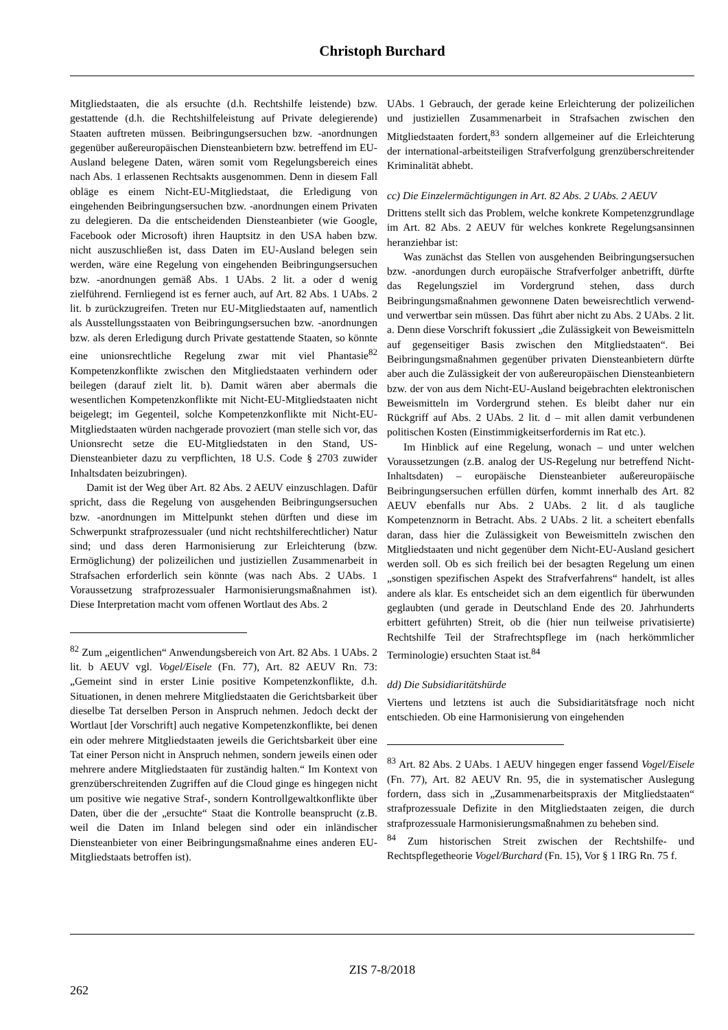Christoph Burchard
Mitgliedstaaten, die als ersuchte (d.h. Rechtshilfe leistende) bzw. gestattende (d.h. die Rechtshilfeleistung auf Private delegierende) Staaten auftreten müssen. Beibringungsersuchen bzw. -anordnungen gegenüber außereuropäischen Diensteanbietern bzw. betreffend im EU-Ausland belegene Daten, wären somit vom Regelungsbereich eines nach Abs. 1 erlassenen Rechtsakts ausgenommen. Denn in diesem Fall obläge es einem Nicht-EU-Mitgliedstaat, die Erledigung von eingehenden Beibringungsersuchen bzw. -anordnungen einem Privaten zu delegieren. Da die entscheidenden Diensteanbieter (wie Google, Facebook oder Microsoft) ihren Hauptsitz in den USA haben bzw. nicht auszuschließen ist, dass Daten im EU-Ausland belegen sein werden, wäre eine Regelung von eingehenden Beibringungsersuchen bzw. -anordnungen gemäß Abs. 1 UAbs. 2 lit. a oder d wenig zielführend. Fernliegend ist es ferner auch, auf Art. 82 Abs. 1 UAbs. 2 lit. b zurückzugreifen. Treten nur EU-Mitgliedstaaten auf, namentlich als Ausstellungsstaaten von Beibringungsersuchen bzw. -anordnungen bzw. als deren Erledigung durch Private gestattende Staaten, so könnte eine unionsrechtliche Regelung zwar mit viel Phantasie<sup>82</sup> Kompetenzkonflikte zwischen den Mitgliedstaaten verhindern oder beilegen (darauf zielt lit. b). Damit wären aber abermals die wesentlichen Kompetenzkonflikte mit Nicht-EU-Mitgliedstaaten nicht beigelegt; im Gegenteil, solche Kompetenzkonflikte mit Nicht-EU-Mitgliedstaaten würden nachgerade provoziert (man stelle sich vor, das Unionsrecht setze die EU-Mitgliedstaten in den Stand, US-Diensteanbieter dazu zu verpflichten, 18 U.S. Code § 2703 zuwider Inhaltsdaten beizubringen).
Damit ist der Weg über Art. 82 Abs. 2 AEUV einzuschlagen. Dafür spricht, dass die Regelung von ausgehenden Beibringungsersuchen bzw. -anordnungen im Mittelpunkt stehen dürften und diese im Schwerpunkt strafprozessualer (und nicht rechtshilferechtlicher) Natur sind; und dass deren Harmonisierung zur Erleichterung (bzw. Ermöglichung) der polizeilichen und justiziellen Zusammenarbeit in Strafsachen erforderlich sein könnte (was nach Abs. 2 UAbs. 1 Voraussetzung strafprozessualer Harmonisierungsmaßnahmen ist). Diese Interpretation macht vom offenen Wortlaut des Abs. 2
<sup>82</sup> Zum „eigentlichen“ Anwendungsbereich von Art. 82 Abs. 1 UAbs. 2 lit. b AEUV vgl. Vogel/Eisele (Fn. 77), Art. 82 AEUV Rn. 73: „Gemeint sind in erster Linie positive Kompetenzkonflikte, d.h. Situationen, in denen mehrere Mitgliedstaaten die Gerichtsbarkeit über dieselbe Tat derselben Person in Anspruch nehmen. Jedoch deckt der Wortlaut [der Vorschrift] auch negative Kompetenzkonflikte, bei denen ein oder mehrere Mitgliedstaaten jeweils die Gerichtsbarkeit über eine Tat einer Person nicht in Anspruch nehmen, sondern jeweils einen oder mehrere andere Mitgliedstaaten für zuständig halten.“ Im Kontext von grenzüberschreitenden Zugriffen auf die Cloud ginge es hingegen nicht um positive wie negative Straf-, sondern Kontrollgewaltkonflikte über Daten, über die der „ersuchte“ Staat die Kontrolle beansprucht (z.B. weil die Daten im Inland belegen sind oder ein inländischer Diensteanbieter von einer Beibringungsmaßnahme eines anderen EU-Mitgliedstaats betroffen ist).
UAbs. 1 Gebrauch, der gerade keine Erleichterung der polizeilichen und justiziellen Zusammenarbeit in Strafsachen zwischen den Mitgliedstaaten fordert,<sup>83</sup> sondern allgemeiner auf die Erleichterung der international-arbeitsteiligen Strafverfolgung grenzüberschreitender Kriminalität abhebt.
cc) Die Einzelermächtigungen in Art. 82 Abs. 2 UAbs. 2 AEUV
Drittens stellt sich das Problem, welche konkrete Kompetenzgrundlage im Art. 82 Abs. 2 AEUV für welches konkrete Regelungsansinnen heranziehbar ist:
Was zunächst das Stellen von ausgehenden Beibringungsersuchen bzw. -anordungen durch europäische Strafverfolger anbetrifft, dürfte das Regelungsziel im Vordergrund stehen, dass durch Beibringungsmaßnahmen gewonnene Daten beweisrechtlich verwend- und verwertbar sein müssen. Das führt aber nicht zu Abs. 2 UAbs. 2 lit. a. Denn diese Vorschrift fokussiert „die Zulässigkeit von Beweismitteln auf gegenseitiger Basis zwischen den Mitgliedstaaten“. Bei Beibringungsmaßnahmen gegenüber privaten Diensteanbietern dürfte aber auch die Zulässigkeit der von außereuropäischen Diensteanbietern bzw. der von aus dem Nicht-EU-Ausland beigebrachten elektronischen Beweismitteln im Vordergrund stehen. Es bleibt daher nur ein Rückgriff auf Abs. 2 UAbs. 2 lit. d – mit allen damit verbundenen politischen Kosten (Einstimmigkeitserfordernis im Rat etc.).
Im Hinblick auf eine Regelung, wonach – und unter welchen Voraussetzungen (z.B. analog der US-Regelung nur betreffend Nicht-Inhaltsdaten) – europäische Diensteanbieter außereuropäische Beibringungsersuchen erfüllen dürfen, kommt innerhalb des Art. 82 AEUV ebenfalls nur Abs. 2 UAbs. 2 lit. d als taugliche Kompetenznorm in Betracht. Abs. 2 UAbs. 2 lit. a scheitert ebenfalls daran, dass hier die Zulässigkeit von Beweismitteln zwischen den Mitgliedstaaten und nicht gegenüber dem Nicht-EU-Ausland gesichert werden soll. Ob es sich freilich bei der besagten Regelung um einen „sonstigen spezifischen Aspekt des Strafverfahrens“ handelt, ist alles andere als klar. Es entscheidet sich an dem eigentlich für überwunden geglaubten (und gerade in Deutschland Ende des 20. Jahrhunderts erbittert geführten) Streit, ob die (hier nun teilweise privatisierte) Rechtshilfe Teil der Strafrechtspflege im (nach herkömmlicher Terminologie) ersuchten Staat ist.<sup>84</sup>
dd) Die Subsidiaritätshürde
Viertens und letztens ist auch die Subsidiaritätsfrage noch nicht entschieden. Ob eine Harmonisierung von eingehenden
<sup>83</sup> Art. 82 Abs. 2 UAbs. 1 AEUV hingegen enger fassend Vogel/Eisele (Fn. 77), Art. 82 AEUV Rn. 95, die in systematischer Auslegung fordern, dass sich in „Zusammenarbeitspraxis der Mitgliedstaaten“ strafprozessuale Defizite in den Mitgliedstaaten zeigen, die durch strafprozessuale Harmonisierungsmaßnahmen zu beheben sind.
<sup>84</sup> Zum historischen Streit zwischen der Rechtshilfe- und Rechtspflegetheorie Vogel/Burchard (Fn. 15), Vor § 1 IRG Rn. 75 f.
ZIS 7-8/2018
262